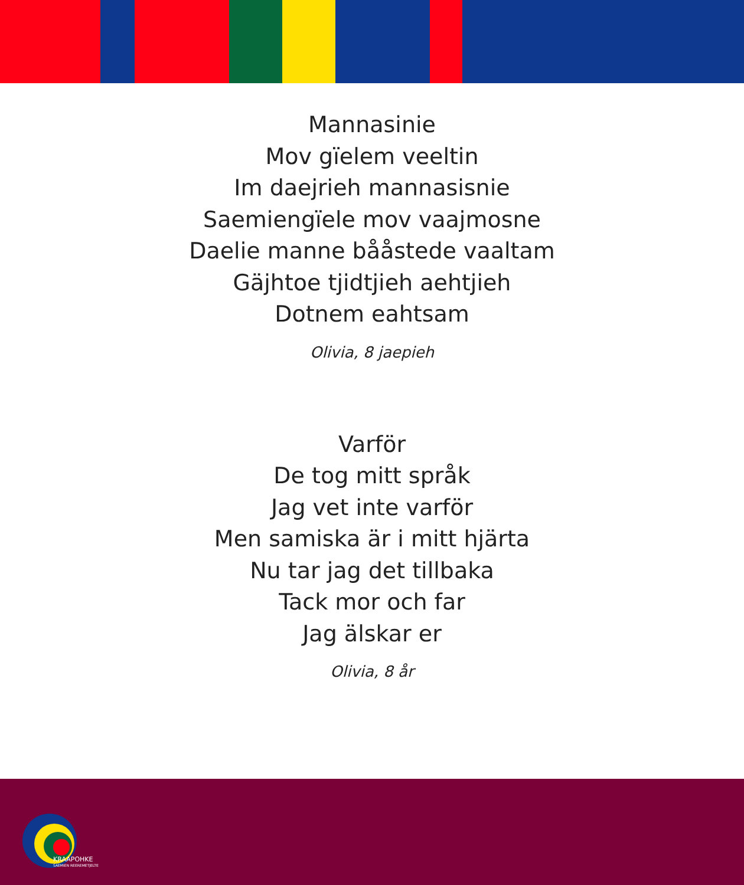Mannasinie
Mov gïelem veeltin
Im daejrieh mannasisnie
Saemiengïele mov vaajmosne
Daelie manne bååstede vaaltam
Gäjhtoe tjidtjieh aehtjieh
Dotnem eahtsam
Olivia, 8 jaepieh
Varför
De tog mitt språk
Jag vet inte varför
Men samiska är i mitt hjärta
Nu tar jag det tillbaka
Tack mor och far
Jag älskar er
Olivia, 8 år
KRAAPOHKE
SAEMIEN REEREMETJELTE